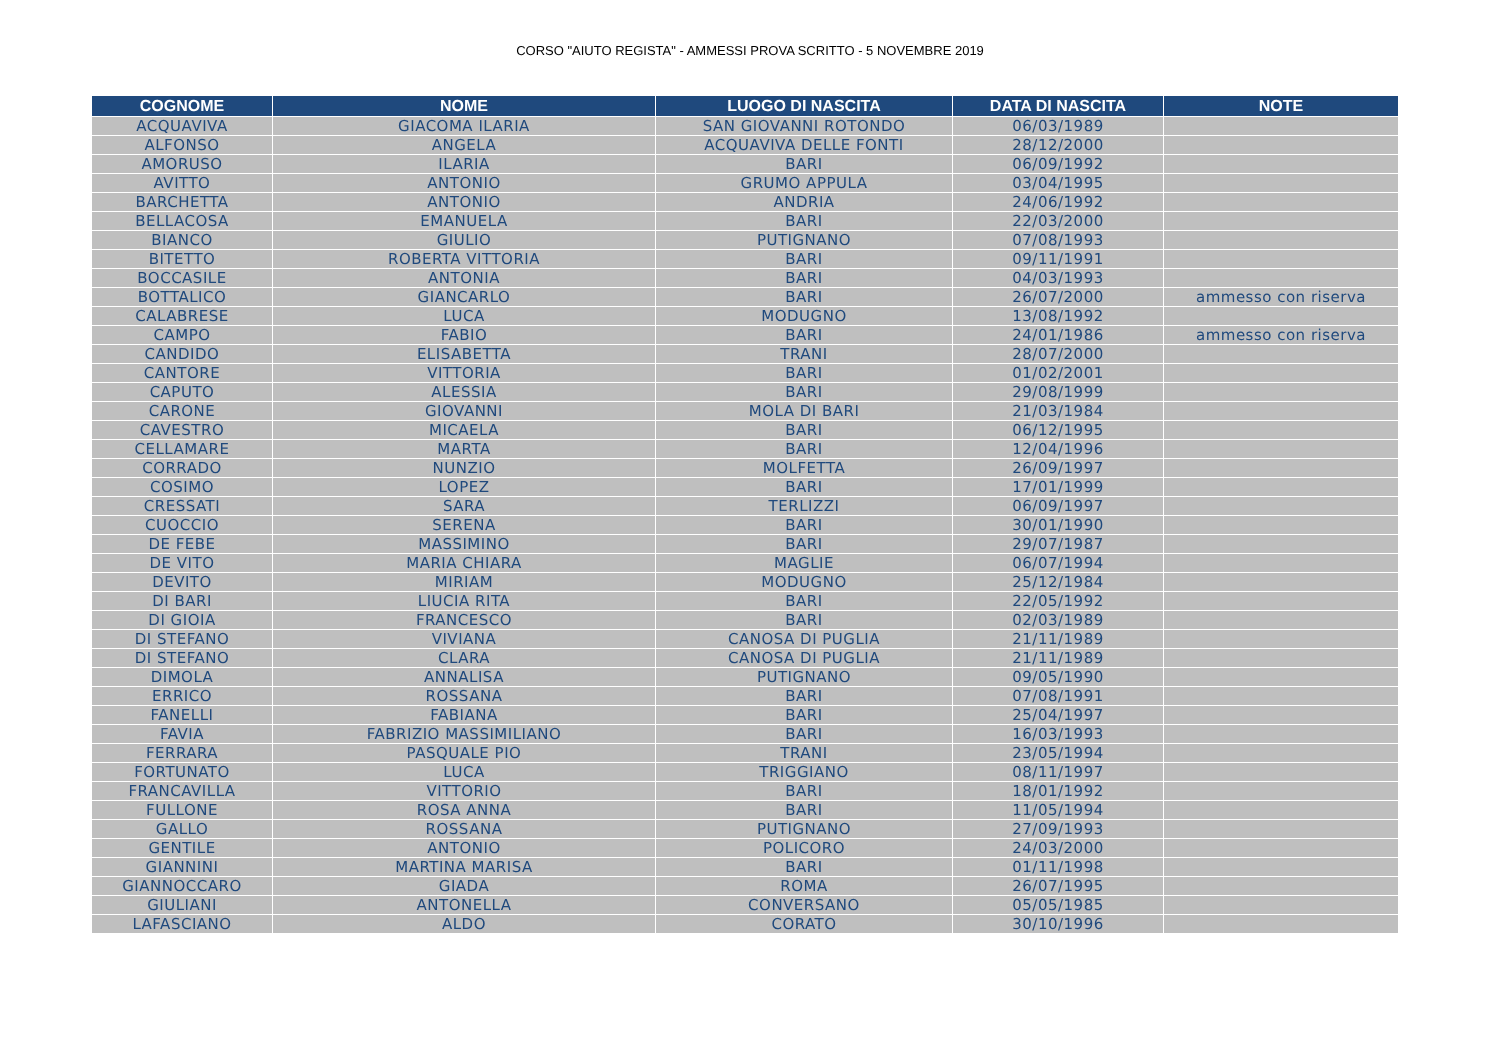CORSO "AIUTO REGISTA" - AMMESSI PROVA SCRITTO - 5 NOVEMBRE 2019
| COGNOME | NOME | LUOGO DI NASCITA | DATA DI NASCITA | NOTE |
| --- | --- | --- | --- | --- |
| ACQUAVIVA | GIACOMA ILARIA | SAN GIOVANNI ROTONDO | 06/03/1989 | |
| ALFONSO | ANGELA | ACQUAVIVA DELLE FONTI | 28/12/2000 | |
| AMORUSO | ILARIA | BARI | 06/09/1992 | |
| AVITTO | ANTONIO | GRUMO APPULA | 03/04/1995 | |
| BARCHETTA | ANTONIO | ANDRIA | 24/06/1992 | |
| BELLACOSA | EMANUELA | BARI | 22/03/2000 | |
| BIANCO | GIULIO | PUTIGNANO | 07/08/1993 | |
| BITETTO | ROBERTA VITTORIA | BARI | 09/11/1991 | |
| BOCCASILE | ANTONIA | BARI | 04/03/1993 | |
| BOTTALICO | GIANCARLO | BARI | 26/07/2000 | ammesso con riserva |
| CALABRESE | LUCA | MODUGNO | 13/08/1992 | |
| CAMPO | FABIO | BARI | 24/01/1986 | ammesso con riserva |
| CANDIDO | ELISABETTA | TRANI | 28/07/2000 | |
| CANTORE | VITTORIA | BARI | 01/02/2001 | |
| CAPUTO | ALESSIA | BARI | 29/08/1999 | |
| CARONE | GIOVANNI | MOLA DI BARI | 21/03/1984 | |
| CAVESTRO | MICAELA | BARI | 06/12/1995 | |
| CELLAMARE | MARTA | BARI | 12/04/1996 | |
| CORRADO | NUNZIO | MOLFETTA | 26/09/1997 | |
| COSIMO | LOPEZ | BARI | 17/01/1999 | |
| CRESSATI | SARA | TERLIZZI | 06/09/1997 | |
| CUOCCIO | SERENA | BARI | 30/01/1990 | |
| DE FEBE | MASSIMINO | BARI | 29/07/1987 | |
| DE VITO | MARIA CHIARA | MAGLIE | 06/07/1994 | |
| DEVITO | MIRIAM | MODUGNO | 25/12/1984 | |
| DI BARI | LIUCIA RITA | BARI | 22/05/1992 | |
| DI GIOIA | FRANCESCO | BARI | 02/03/1989 | |
| DI STEFANO | VIVIANA | CANOSA DI PUGLIA | 21/11/1989 | |
| DI STEFANO | CLARA | CANOSA DI PUGLIA | 21/11/1989 | |
| DIMOLA | ANNALISA | PUTIGNANO | 09/05/1990 | |
| ERRICO | ROSSANA | BARI | 07/08/1991 | |
| FANELLI | FABIANA | BARI | 25/04/1997 | |
| FAVIA | FABRIZIO MASSIMILIANO | BARI | 16/03/1993 | |
| FERRARA | PASQUALE PIO | TRANI | 23/05/1994 | |
| FORTUNATO | LUCA | TRIGGIANO | 08/11/1997 | |
| FRANCAVILLA | VITTORIO | BARI | 18/01/1992 | |
| FULLONE | ROSA ANNA | BARI | 11/05/1994 | |
| GALLO | ROSSANA | PUTIGNANO | 27/09/1993 | |
| GENTILE | ANTONIO | POLICORO | 24/03/2000 | |
| GIANNINI | MARTINA MARISA | BARI | 01/11/1998 | |
| GIANNOCCARO | GIADA | ROMA | 26/07/1995 | |
| GIULIANI | ANTONELLA | CONVERSANO | 05/05/1985 | |
| LAFASCIANO | ALDO | CORATO | 30/10/1996 | |